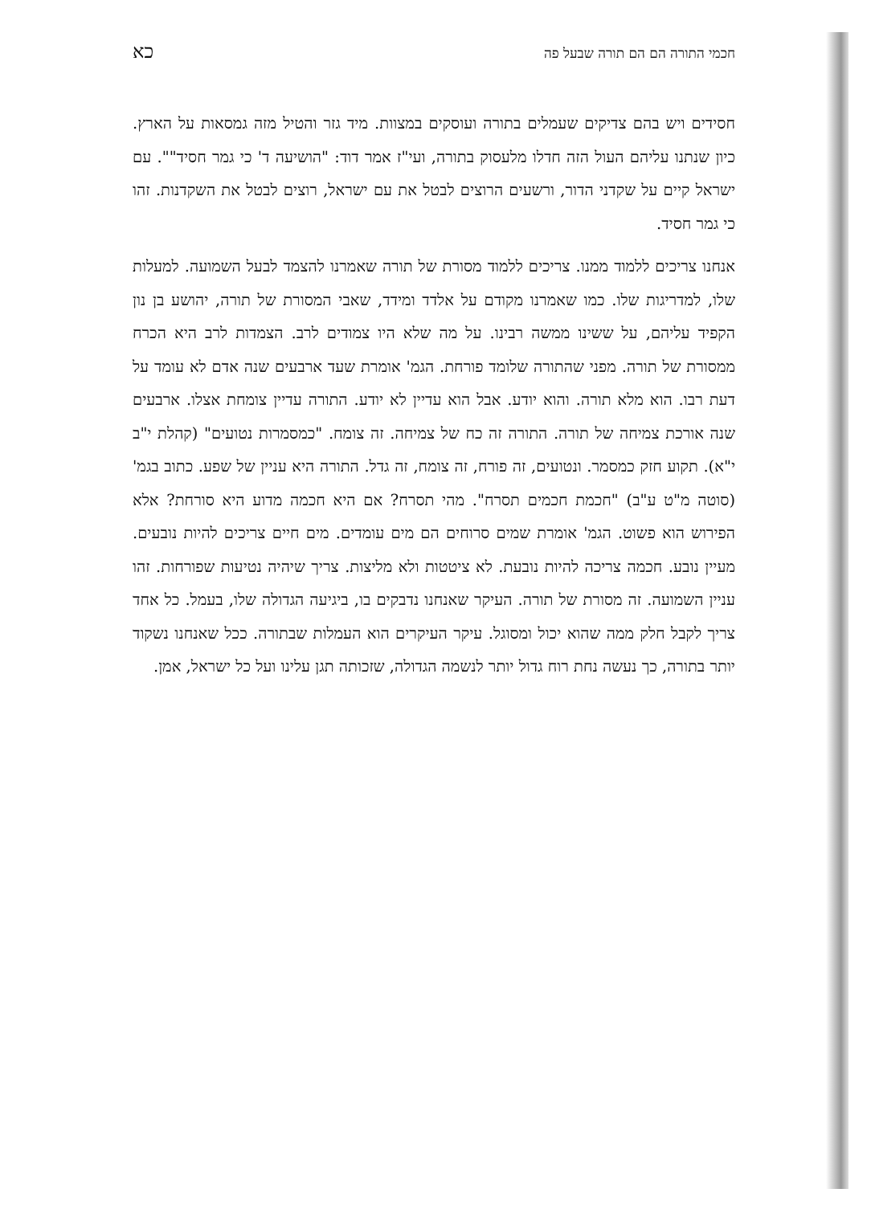חכמי התורה הם הם תורה שבעל פה כא
חסידים ויש בהם צדיקים שעמלים בתורה ועוסקים במצוות. מיד גזר והטיל מזה גמסאות על הארץ. כיון שנתנו עליהם העול הזה חדלו מלעסוק בתורה, ועי"ז אמר דוד: "הושיעה ד' כי גמר חסיד"". עם ישראל קיים על שקדני הדור, ורשעים הרוצים לבטל את עם ישראל, רוצים לבטל את השקדנות. זהו כי גמר חסיד.
אנחנו צריכים ללמוד ממנו. צריכים ללמוד מסורת של תורה שאמרנו להצמד לבעל השמועה. למעלות שלו, למדריגות שלו. כמו שאמרנו מקודם על אלדד ומידד, שאבי המסורת של תורה, יהושע בן נון הקפיד עליהם, על ששינו ממשה רבינו. על מה שלא היו צמודים לרב. הצמדות לרב היא הכרח ממסורת של תורה. מפני שהתורה שלומד פורחת. הגמ' אומרת שעד ארבעים שנה אדם לא עומד על דעת רבו. הוא מלא תורה. והוא יודע. אבל הוא עדיין לא יודע. התורה עדיין צומחת אצלו. ארבעים שנה אורכת צמיחה של תורה. התורה זה כח של צמיחה. זה צומח. "כמסמרות נטועים" (קהלת י"ב י"א). תקוע חזק כמסמר. ונטועים, זה פורח, זה צומח, זה גדל. התורה היא עניין של שפע. כתוב בגמ' (סוטה מ"ט ע"ב) "חכמת חכמים תסרח". מהי תסרח? אם היא חכמה מדוע היא סורחת? אלא הפירוש הוא פשוט. הגמ' אומרת שמים סרוחים הם מים עומדים. מים חיים צריכים להיות נובעים. מעיין נובע. חכמה צריכה להיות נובעת. לא ציטטות ולא מליצות. צריך שיהיה נטיעות שפורחות. זהו עניין השמועה. זה מסורת של תורה. העיקר שאנחנו נדבקים בו, ביגיעה הגדולה שלו, בעמל. כל אחד צריך לקבל חלק ממה שהוא יכול ומסוגל. עיקר העיקרים הוא העמלות שבתורה. ככל שאנחנו נשקוד יותר בתורה, כך נעשה נחת רוח גדול יותר לנשמה הגדולה, שזכותה תגן עלינו ועל כל ישראל, אמן.